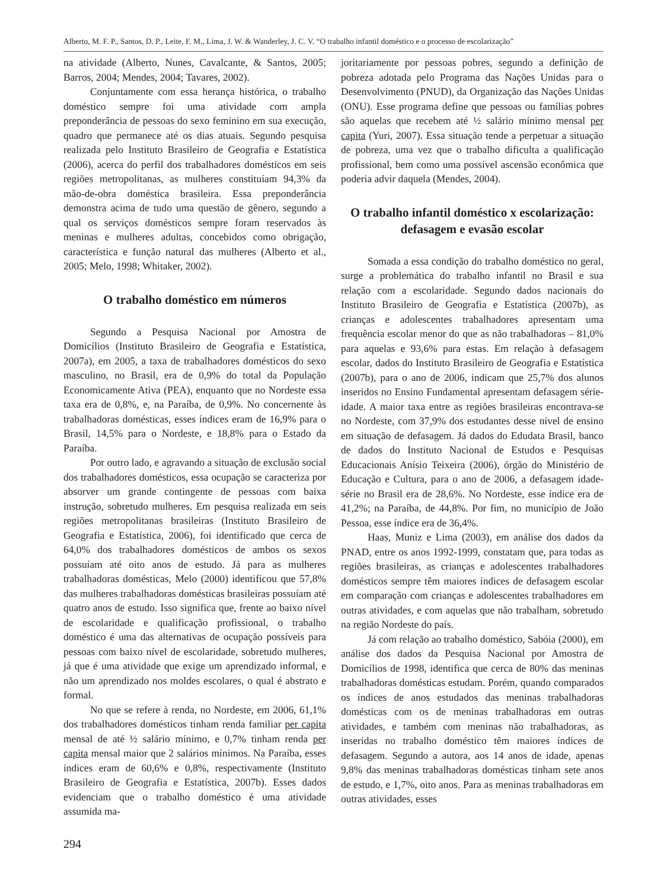Alberto, M. F. P., Santos, D. P., Leite, F. M., Lima, J. W. & Wanderley, J. C. V. “O trabalho infantil doméstico e o processo de escolarização”
na atividade (Alberto, Nunes, Cavalcante, & Santos, 2005; Barros, 2004; Mendes, 2004; Tavares, 2002).
Conjuntamente com essa herança histórica, o trabalho doméstico sempre foi uma atividade com ampla preponderância de pessoas do sexo feminino em sua execução, quadro que permanece até os dias atuais. Segundo pesquisa realizada pelo Instituto Brasileiro de Geografia e Estatística (2006), acerca do perfil dos trabalhadores domésticos em seis regiões metropolitanas, as mulheres constituíam 94,3% da mão-de-obra doméstica brasileira. Essa preponderância demonstra acima de tudo uma questão de gênero, segundo a qual os serviços domésticos sempre foram reservados às meninas e mulheres adultas, concebidos como obrigação, característica e função natural das mulheres (Alberto et al., 2005; Melo, 1998; Whitaker, 2002).
O trabalho doméstico em números
Segundo a Pesquisa Nacional por Amostra de Domicílios (Instituto Brasileiro de Geografia e Estatística, 2007a), em 2005, a taxa de trabalhadores domésticos do sexo masculino, no Brasil, era de 0,9% do total da População Economicamente Ativa (PEA), enquanto que no Nordeste essa taxa era de 0,8%, e, na Paraíba, de 0,9%. No concernente às trabalhadoras domésticas, esses índices eram de 16,9% para o Brasil, 14,5% para o Nordeste, e 18,8% para o Estado da Paraíba.
Por outro lado, e agravando a situação de exclusão social dos trabalhadores domésticos, essa ocupação se caracteriza por absorver um grande contingente de pessoas com baixa instrução, sobretudo mulheres. Em pesquisa realizada em seis regiões metropolitanas brasileiras (Instituto Brasileiro de Geografia e Estatística, 2006), foi identificado que cerca de 64,0% dos trabalhadores domésticos de ambos os sexos possuíam até oito anos de estudo. Já para as mulheres trabalhadoras domésticas, Melo (2000) identificou que 57,8% das mulheres trabalhadoras domésticas brasileiras possuíam até quatro anos de estudo. Isso significa que, frente ao baixo nível de escolaridade e qualificação profissional, o trabalho doméstico é uma das alternativas de ocupação possíveis para pessoas com baixo nível de escolaridade, sobretudo mulheres, já que é uma atividade que exige um aprendizado informal, e não um aprendizado nos moldes escolares, o qual é abstrato e formal.
No que se refere à renda, no Nordeste, em 2006, 61,1% dos trabalhadores domésticos tinham renda familiar per capita mensal de até ½ salário mínimo, e 0,7% tinham renda per capita mensal maior que 2 salários mínimos. Na Paraíba, esses índices eram de 60,6% e 0,8%, respectivamente (Instituto Brasileiro de Geografia e Estatística, 2007b). Esses dados evidenciam que o trabalho doméstico é uma atividade assumida ma-
294
joritariamente por pessoas pobres, segundo a definição de pobreza adotada pelo Programa das Nações Unidas para o Desenvolvimento (PNUD), da Organização das Nações Unidas (ONU). Esse programa define que pessoas ou famílias pobres são aquelas que recebem até ½ salário mínimo mensal per capita (Yuri, 2007). Essa situação tende a perpetuar a situação de pobreza, uma vez que o trabalho dificulta a qualificação profissional, bem como uma possível ascensão econômica que poderia advir daquela (Mendes, 2004).
O trabalho infantil doméstico x escolarização: defasagem e evasão escolar
Somada a essa condição do trabalho doméstico no geral, surge a problemática do trabalho infantil no Brasil e sua relação com a escolaridade. Segundo dados nacionais do Instituto Brasileiro de Geografia e Estatística (2007b), as crianças e adolescentes trabalhadores apresentam uma frequência escolar menor do que as não trabalhadoras – 81,0% para aquelas e 93,6% para estas. Em relação à defasagem escolar, dados do Instituto Brasileiro de Geografia e Estatística (2007b), para o ano de 2006, indicam que 25,7% dos alunos inseridos no Ensino Fundamental apresentam defasagem série-idade. A maior taxa entre as regiões brasileiras encontrava-se no Nordeste, com 37,9% dos estudantes desse nível de ensino em situação de defasagem. Já dados do Edudata Brasil, banco de dados do Instituto Nacional de Estudos e Pesquisas Educacionais Anísio Teixeira (2006), órgão do Ministério de Educação e Cultura, para o ano de 2006, a defasagem idade-série no Brasil era de 28,6%. No Nordeste, esse índice era de 41,2%; na Paraíba, de 44,8%. Por fim, no município de João Pessoa, esse índice era de 36,4%.
Haas, Muniz e Lima (2003), em análise dos dados da PNAD, entre os anos 1992-1999, constatam que, para todas as regiões brasileiras, as crianças e adolescentes trabalhadores domésticos sempre têm maiores índices de defasagem escolar em comparação com crianças e adolescentes trabalhadores em outras atividades, e com aquelas que não trabalham, sobretudo na região Nordeste do país.
Já com relação ao trabalho doméstico, Sabóia (2000), em análise dos dados da Pesquisa Nacional por Amostra de Domicílios de 1998, identifica que cerca de 80% das meninas trabalhadoras domésticas estudam. Porém, quando comparados os índices de anos estudados das meninas trabalhadoras domésticas com os de meninas trabalhadoras em outras atividades, e também com meninas não trabalhadoras, as inseridas no trabalho doméstico têm maiores índices de defasagem. Segundo a autora, aos 14 anos de idade, apenas 9,8% das meninas trabalhadoras domésticas tinham sete anos de estudo, e 1,7%, oito anos. Para as meninas trabalhadoras em outras atividades, esses